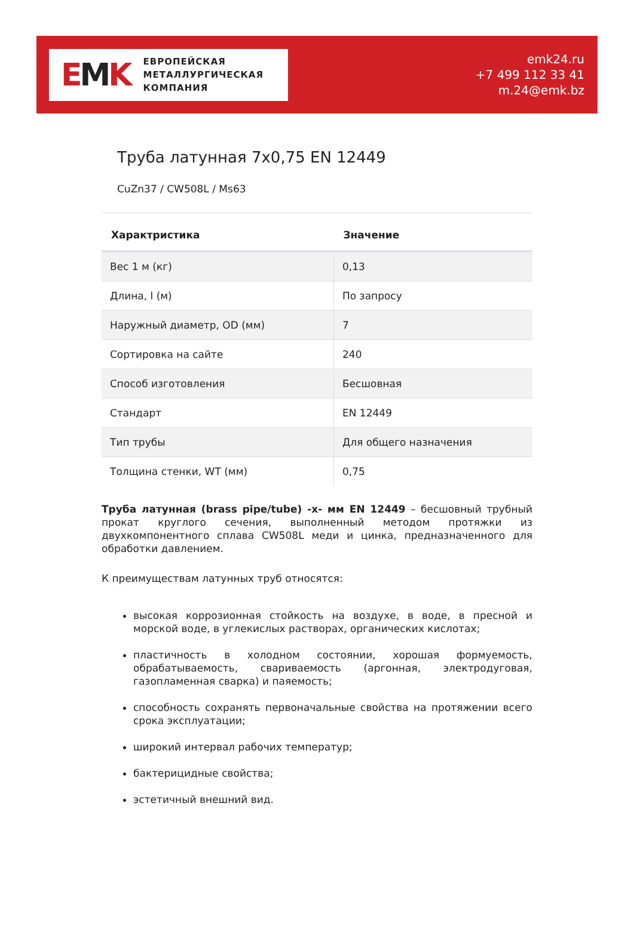EMK
ЕВРОПЕЙСКАЯ
МЕТАЛЛУРГИЧЕСКАЯ
КОМПАНИЯ
emk24.ru
+7 499 112 33 41
m.24@emk.bz
Труба латунная 7x0,75 EN 12449
CuZn37 / CW508L / Ms63
| Характристика | Значение |
| --- | --- |
| Вес 1 м (кг) | 0,13 |
| Длина, l (м) | По запросу |
| Наружный диаметр, OD (мм) | 7 |
| Сортировка на сайте | 240 |
| Способ изготовления | Бесшовная |
| Стандарт | EN 12449 |
| Тип трубы | Для общего назначения |
| Толщина стенки, WT (мм) | 0,75 |
Труба латунная (brass pipe/tube) -х- мм EN 12449 – бесшовный трубный прокат круглого сечения, выполненный методом протяжки из двухкомпонентного сплава CW508L меди и цинка, предназначенного для обработки давлением.
К преимуществам латунных труб относятся:
высокая коррозионная стойкость на воздухе, в воде, в пресной и морской воде, в углекислых растворах, органических кислотах;
пластичность в холодном состоянии, хорошая формуемость, обрабатываемость, свариваемость (аргонная, электродуговая, газопламенная сварка) и паяемость;
способность сохранять первоначальные свойства на протяжении всего срока эксплуатации;
широкий интервал рабочих температур;
бактерицидные свойства;
эстетичный внешний вид.